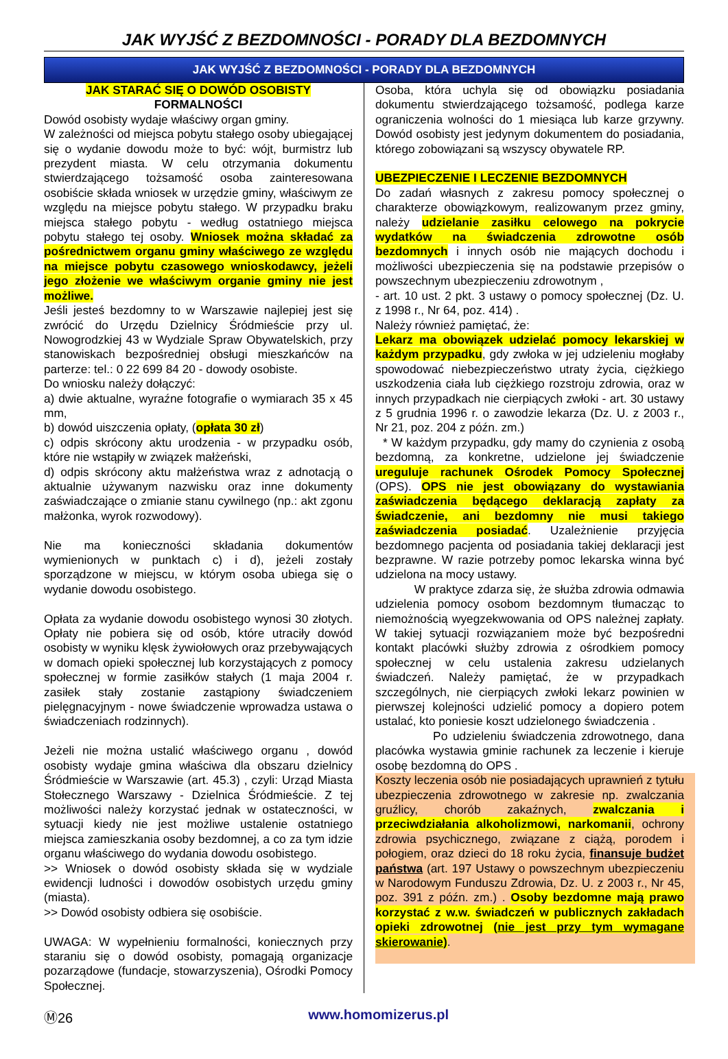JAK WYJŚĆ Z BEZDOMNOŚCI - PORADY DLA BEZDOMNYCH
JAK WYJŚĆ Z BEZDOMNOŚCI - PORADY DLA BEZDOMNYCH
JAK STARAĆ SIĘ O DOWÓD OSOBISTY
FORMALNOŚCI
Dowód osobisty wydaje właściwy organ gminy.
W zależności od miejsca pobytu stałego osoby ubiegającej się o wydanie dowodu może to być: wójt, burmistrz lub prezydent miasta. W celu otrzymania dokumentu stwierdzającego tożsamość osoba zainteresowana osobiście składa wniosek w urzędzie gminy, właściwym ze względu na miejsce pobytu stałego. W przypadku braku miejsca stałego pobytu - według ostatniego miejsca pobytu stałego tej osoby. Wniosek można składać za pośrednictwem organu gminy właściwego ze względu na miejsce pobytu czasowego wnioskodawcy, jeżeli jego złożenie we właściwym organie gminy nie jest możliwe.
Jeśli jesteś bezdomny to w Warszawie najlepiej jest się zwrócić do Urzędu Dzielnicy Śródmieście przy ul. Nowogrodzkiej 43 w Wydziale Spraw Obywatelskich, przy stanowiskach bezpośredniej obsługi mieszkańców na parterze: tel.: 0 22 699 84 20 - dowody osobiste.
Do wniosku należy dołączyć:
a) dwie aktualne, wyraźne fotografie o wymiarach 35 x 45 mm,
b) dowód uiszczenia opłaty, (opłata 30 zł)
c) odpis skrócony aktu urodzenia - w przypadku osób, które nie wstąpiły w związek małżeński,
d) odpis skrócony aktu małżeństwa wraz z adnotacją o aktualnie używanym nazwisku oraz inne dokumenty zaświadczające o zmianie stanu cywilnego (np.: akt zgonu małżonka, wyrok rozwodowy).
Nie ma konieczności składania dokumentów wymienionych w punktach c) i d), jeżeli zostały sporządzone w miejscu, w którym osoba ubiega się o wydanie dowodu osobistego.
Opłata za wydanie dowodu osobistego wynosi 30 złotych. Opłaty nie pobiera się od osób, które utraciły dowód osobisty w wyniku klęsk żywiołowych oraz przebywających w domach opieki społecznej lub korzystających z pomocy społecznej w formie zasiłków stałych (1 maja 2004 r. zasiłek stały zostanie zastąpiony świadczeniem pielęgnacyjnym - nowe świadczenie wprowadza ustawa o świadczeniach rodzinnych).
Jeżeli nie można ustalić właściwego organu , dowód osobisty wydaje gmina właściwa dla obszaru dzielnicy Śródmieście w Warszawie (art. 45.3) , czyli: Urząd Miasta Stołecznego Warszawy - Dzielnica Śródmieście. Z tej możliwości należy korzystać jednak w ostateczności, w sytuacji kiedy nie jest możliwe ustalenie ostatniego miejsca zamieszkania osoby bezdomnej, a co za tym idzie organu właściwego do wydania dowodu osobistego.
>> Wniosek o dowód osobisty składa się w wydziale ewidencji ludności i dowodów osobistych urzędu gminy (miasta).
>> Dowód osobisty odbiera się osobiście.
UWAGA: W wypełnieniu formalności, koniecznych przy staraniu się o dowód osobisty, pomagają organizacje pozarządowe (fundacje, stowarzyszenia), Ośrodki Pomocy Społecznej.
Osoba, która uchyla się od obowiązku posiadania dokumentu stwierdzającego tożsamość, podlega karze ograniczenia wolności do 1 miesiąca lub karze grzywny. Dowód osobisty jest jedynym dokumentem do posiadania, którego zobowiązani są wszyscy obywatele RP.
UBEZPIECZENIE I LECZENIE BEZDOMNYCH
Do zadań własnych z zakresu pomocy społecznej o charakterze obowiązkowym, realizowanym przez gminy, należy udzielanie zasiłku celowego na pokrycie wydatków na świadczenia zdrowotne osób bezdomnych i innych osób nie mających dochodu i możliwości ubezpieczenia się na podstawie przepisów o powszechnym ubezpieczeniu zdrowotnym ,
- art. 10 ust. 2 pkt. 3 ustawy o pomocy społecznej (Dz. U. z 1998 r., Nr 64, poz. 414) .
Należy również pamiętać, że:
Lekarz ma obowiązek udzielać pomocy lekarskiej w każdym przypadku, gdy zwłoka w jej udzieleniu mogłaby spowodować niebezpieczeństwo utraty życia, ciężkiego uszkodzenia ciała lub ciężkiego rozstroju zdrowia, oraz w innych przypadkach nie cierpiących zwłoki - art. 30 ustawy z 5 grudnia 1996 r. o zawodzie lekarza (Dz. U. z 2003 r., Nr 21, poz. 204 z późn. zm.)
* W każdym przypadku, gdy mamy do czynienia z osobą bezdomną, za konkretne, udzielone jej świadczenie ureguluje rachunek Ośrodek Pomocy Społecznej (OPS). OPS nie jest obowiązany do wystawiania zaświadczenia będącego deklaracją zapłaty za świadczenie, ani bezdomny nie musi takiego zaświadczenia posiadać. Uzależnienie przyjęcia bezdomnego pacjenta od posiadania takiej deklaracji jest bezprawne. W razie potrzeby pomoc lekarska winna być udzielona na mocy ustawy.
W praktyce zdarza się, że służba zdrowia odmawia udzielenia pomocy osobom bezdomnym tłumacząc to niemożnością wyegzekwowania od OPS należnej zapłaty. W takiej sytuacji rozwiązaniem może być bezpośredni kontakt placówki służby zdrowia z ośrodkiem pomocy społecznej w celu ustalenia zakresu udzielanych świadczeń. Należy pamiętać, że w przypadkach szczególnych, nie cierpiących zwłoki lekarz powinien w pierwszej kolejności udzielić pomocy a dopiero potem ustalać, kto poniesie koszt udzielonego świadczenia .
Po udzieleniu świadczenia zdrowotnego, dana placówka wystawia gminie rachunek za leczenie i kieruje osobę bezdomną do OPS .
Koszty leczenia osób nie posiadających uprawnień z tytułu ubezpieczenia zdrowotnego w zakresie np. zwalczania gruźlicy, chorób zakaźnych, zwalczania i przeciwdziałania alkoholizmowi, narkomanii, ochrony zdrowia psychicznego, związane z ciążą, porodem i połogiem, oraz dzieci do 18 roku życia, finansuje budżet państwa (art. 197 Ustawy o powszechnym ubezpieczeniu w Narodowym Funduszu Zdrowia, Dz. U. z 2003 r., Nr 45, poz. 391 z późn. zm.) . Osoby bezdomne mają prawo korzystać z w.w. świadczeń w publicznych zakładach opieki zdrowotnej (nie jest przy tym wymagane skierowanie).
Ⓜ26 www.homomizerus.pl